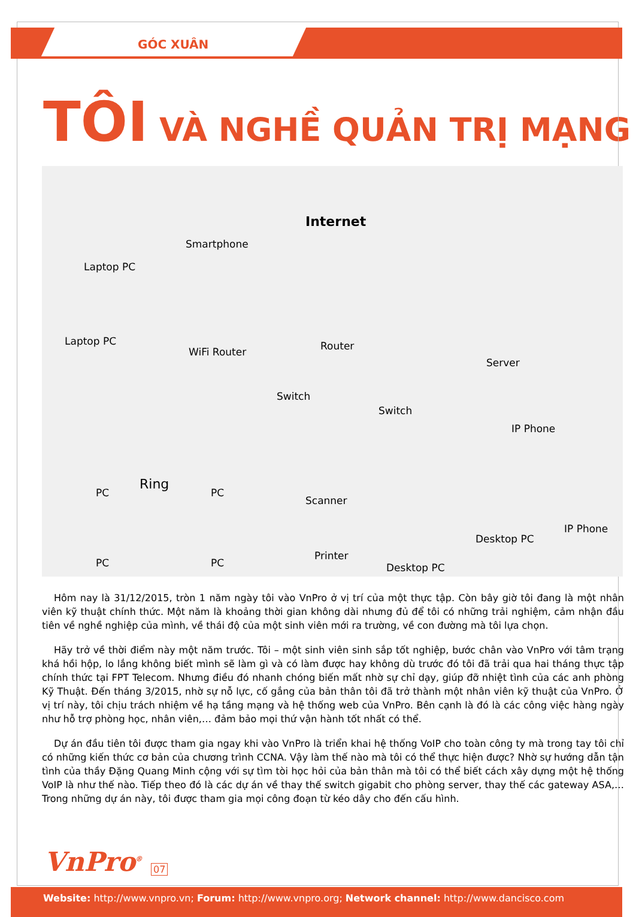GÓC XUÂN
TÔI VÀ NGHỀ QUẢN TRỊ MẠNG
Internet
Smartphone
Laptop PC
Laptop PC
WiFi Router Router
Server
Switch
Switch
IP Phone
Ring
PC PC
Scanner
PC PC
Printer
Desktop PC
Desktop PC
IP Phone
Hôm nay là 31/12/2015, tròn 1 năm ngày tôi vào VnPro ở vị trí của một thực tập. Còn bây giờ tôi đang là một nhân viên kỹ thuật chính thức. Một năm là khoảng thời gian không dài nhưng đủ để tôi có những trải nghiệm, cảm nhận đầu tiên về nghề nghiệp của mình, về thái độ của một sinh viên mới ra trường, về con đường mà tôi lựa chọn.
Hãy trở về thời điểm này một năm trước. Tôi – một sinh viên sinh sắp tốt nghiệp, bước chân vào VnPro với tâm trạng khá hồi hộp, lo lắng không biết mình sẽ làm gì và có làm được hay không dù trước đó tôi đã trải qua hai tháng thực tập chính thức tại FPT Telecom. Nhưng điều đó nhanh chóng biến mất nhờ sự chỉ dạy, giúp đỡ nhiệt tình của các anh phòng Kỹ Thuật. Đến tháng 3/2015, nhờ sự nỗ lực, cố gắng của bản thân tôi đã trở thành một nhân viên kỹ thuật của VnPro. Ở vị trí này, tôi chịu trách nhiệm về hạ tầng mạng và hệ thống web của VnPro. Bên cạnh là đó là các công việc hàng ngày như hỗ trợ phòng học, nhân viên,… đảm bảo mọi thứ vận hành tốt nhất có thể.
Dự án đầu tiên tôi được tham gia ngay khi vào VnPro là triển khai hệ thống VoIP cho toàn công ty mà trong tay tôi chỉ có những kiến thức cơ bản của chương trình CCNA. Vậy làm thế nào mà tôi có thể thực hiện được? Nhờ sự hướng dẫn tận tình của thầy Đặng Quang Minh cộng với sự tìm tòi học hỏi của bản thân mà tôi có thể biết cách xây dựng một hệ thống VoIP là như thế nào. Tiếp theo đó là các dự án về thay thế switch gigabit cho phòng server, thay thế các gateway ASA,… Trong những dự án này, tôi được tham gia mọi công đoạn từ kéo dây cho đến cấu hình.
VnPro<sup>®</sup> 07
Website: http://www.vnpro.vn; Forum: http://www.vnpro.org; Network channel: http://www.dancisco.com